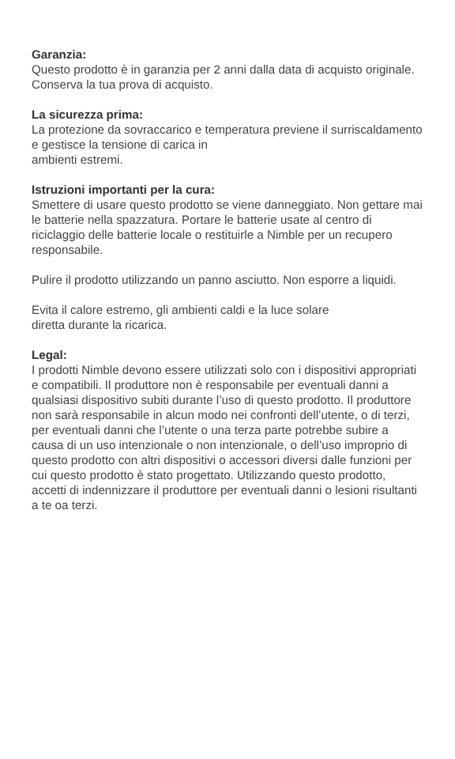Garanzia:
Questo prodotto è in garanzia per 2 anni dalla data di acquisto originale. Conserva la tua prova di acquisto.
La sicurezza prima:
La protezione da sovraccarico e temperatura previene il surriscaldamento e gestisce la tensione di carica in
ambienti estremi.
Istruzioni importanti per la cura:
Smettere di usare questo prodotto se viene danneggiato. Non gettare mai le batterie nella spazzatura. Portare le batterie usate al centro di riciclaggio delle batterie locale o restituirle a Nimble per un recupero responsabile.
Pulire il prodotto utilizzando un panno asciutto. Non esporre a liquidi.
Evita il calore estremo, gli ambienti caldi e la luce solare
diretta durante la ricarica.
Legal:
I prodotti Nimble devono essere utilizzati solo con i dispositivi appropriati e compatibili. Il produttore non è responsabile per eventuali danni a qualsiasi dispositivo subiti durante l’uso di questo prodotto. Il produttore non sarà responsabile in alcun modo nei confronti dell’utente, o di terzi, per eventuali danni che l’utente o una terza parte potrebbe subire a causa di un uso intenzionale o non intenzionale, o dell’uso improprio di questo prodotto con altri dispositivi o accessori diversi dalle funzioni per cui questo prodotto è stato progettato. Utilizzando questo prodotto, accetti di indennizzare il produttore per eventuali danni o lesioni risultanti a te oa terzi.